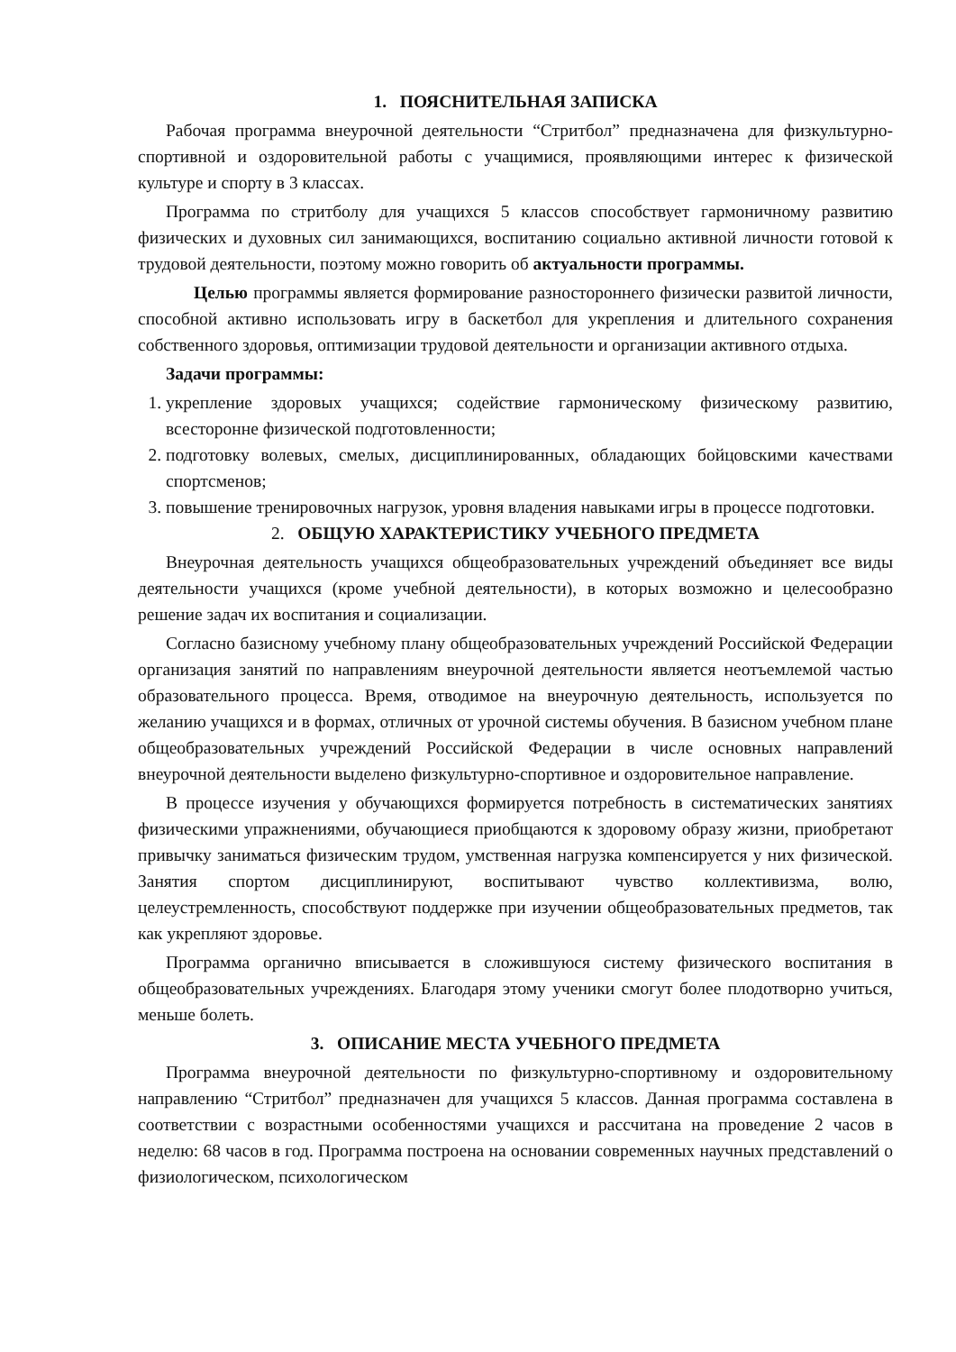1. ПОЯСНИТЕЛЬНАЯ ЗАПИСКА
Рабочая программа внеурочной деятельности “Стритбол” предназначена для физкультурно-спортивной и оздоровительной работы с учащимися, проявляющими интерес к физической культуре и спорту в 3 классах.
Программа по стритболу для учащихся 5 классов способствует гармоничному развитию физических и духовных сил занимающихся, воспитанию социально активной личности готовой к трудовой деятельности, поэтому можно говорить об актуальности программы.
Целью программы является формирование разностороннего физически развитой личности, способной активно использовать игру в баскетбол для укрепления и длительного сохранения собственного здоровья, оптимизации трудовой деятельности и организации активного отдыха.
Задачи программы:
1. укрепление здоровых учащихся; содействие гармоническому физическому развитию, всесторонне физической подготовленности;
2. подготовку волевых, смелых, дисциплинированных, обладающих бойцовскими качествами спортсменов;
3. повышение тренировочных нагрузок, уровня владения навыками игры в процессе подготовки.
2. ОБЩУЮ ХАРАКТЕРИСТИКУ УЧЕБНОГО ПРЕДМЕТА
Внеурочная деятельность учащихся общеобразовательных учреждений объединяет все виды деятельности учащихся (кроме учебной деятельности), в которых возможно и целесообразно решение задач их воспитания и социализации.
Согласно базисному учебному плану общеобразовательных учреждений Российской Федерации организация занятий по направлениям внеурочной деятельности является неотъемлемой частью образовательного процесса. Время, отводимое на внеурочную деятельность, используется по желанию учащихся и в формах, отличных от урочной системы обучения. В базисном учебном плане общеобразовательных учреждений Российской Федерации в числе основных направлений внеурочной деятельности выделено физкультурно-спортивное и оздоровительное направление.
В процессе изучения у обучающихся формируется потребность в систематических занятиях физическими упражнениями, обучающиеся приобщаются к здоровому образу жизни, приобретают привычку заниматься физическим трудом, умственная нагрузка компенсируется у них физической. Занятия спортом дисциплинируют, воспитывают чувство коллективизма, волю, целеустремленность, способствуют поддержке при изучении общеобразовательных предметов, так как укрепляют здоровье.
Программа органично вписывается в сложившуюся систему физического воспитания в общеобразовательных учреждениях. Благодаря этому ученики смогут более плодотворно учиться, меньше болеть.
3. ОПИСАНИЕ МЕСТА УЧЕБНОГО ПРЕДМЕТА
Программа внеурочной деятельности по физкультурно-спортивному и оздоровительному направлению “Стритбол” предназначен для учащихся 5 классов. Данная программа составлена в соответствии с возрастными особенностями учащихся и рассчитана на проведение 2 часов в неделю: 68 часов в год. Программа построена на основании современных научных представлений о физиологическом, психологическом